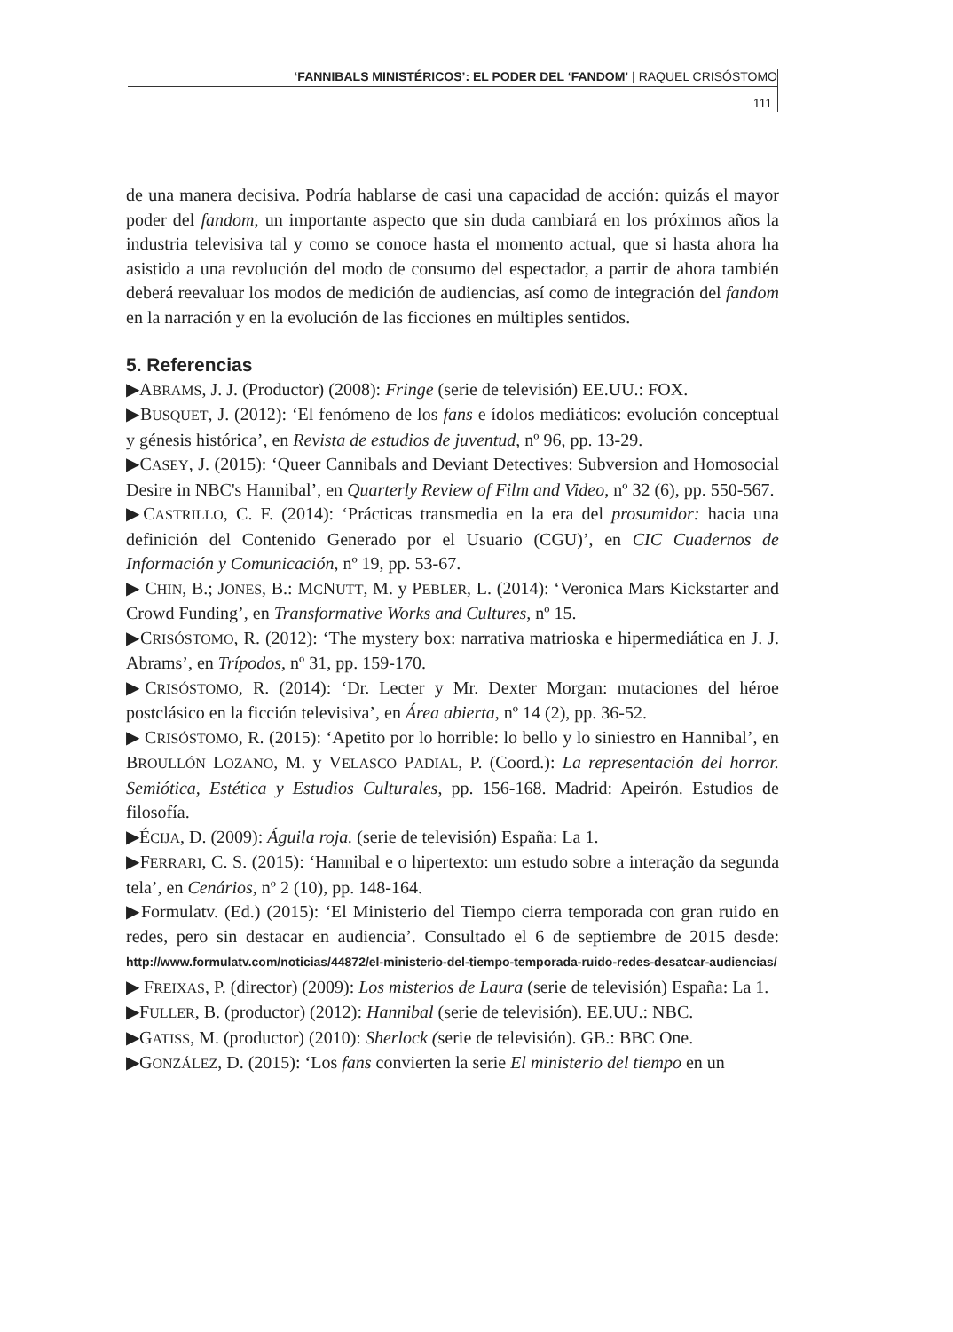‘FANNIBALS MINISTÉRICOS’: EL PODER DEL ‘FANDOM’ | RAQUEL CRISÓSTOMO
111
de una manera decisiva. Podría hablarse de casi una capacidad de acción: quizás el mayor poder del fandom, un importante aspecto que sin duda cambiará en los próximos años la industria televisiva tal y como se conoce hasta el momento actual, que si hasta ahora ha asistido a una revolución del modo de consumo del espectador, a partir de ahora también deberá reevaluar los modos de medición de audiencias, así como de integración del fandom en la narración y en la evolución de las ficciones en múltiples sentidos.
5. Referencias
▶ABRAMS, J. J. (Productor) (2008): Fringe (serie de televisión) EE.UU.: FOX.
▶BUSQUET, J. (2012): ‘El fenómeno de los fans e ídolos mediáticos: evolución conceptual y génesis histórica’, en Revista de estudios de juventud, nº 96, pp. 13-29.
▶CASEY, J. (2015): ‘Queer Cannibals and Deviant Detectives: Subversion and Homosocial Desire in NBC's Hannibal’, en Quarterly Review of Film and Video, nº 32 (6), pp. 550-567.
▶CASTRILLO, C. F. (2014): ‘Prácticas transmedia en la era del prosumidor: hacia una definición del Contenido Generado por el Usuario (CGU)’, en CIC Cuadernos de Información y Comunicación, nº 19, pp. 53-67.
▶ CHIN, B.; JONES, B.: MCNUTT, M. y PEBLER, L. (2014): ‘Veronica Mars Kickstarter and Crowd Funding’, en Transformative Works and Cultures, nº 15.
▶CRISÓSTOMO, R. (2012): ‘The mystery box: narrativa matrioska e hipermediática en J. J. Abrams’, en Trípodos, nº 31, pp. 159-170.
▶CRISÓSTOMO, R. (2014): ‘Dr. Lecter y Mr. Dexter Morgan: mutaciones del héroe postclásico en la ficción televisiva’, en Área abierta, nº 14 (2), pp. 36-52.
▶ CRISÓSTOMO, R. (2015): ‘Apetito por lo horrible: lo bello y lo siniestro en Hannibal’, en BROULLÓN LOZANO, M. y VELASCO PADIAL, P. (Coord.): La representación del horror. Semiótica, Estética y Estudios Culturales, pp. 156-168. Madrid: Apeirón. Estudios de filosofía.
▶ÉCIJA, D. (2009): Águila roja. (serie de televisión) España: La 1.
▶FERRARI, C. S. (2015): ‘Hannibal e o hipertexto: um estudo sobre a interação da segunda tela’, en Cenários, nº 2 (10), pp. 148-164.
▶Formulatv. (Ed.) (2015): ‘El Ministerio del Tiempo cierra temporada con gran ruido en redes, pero sin destacar en audiencia’. Consultado el 6 de septiembre de 2015 desde: http://www.formulatv.com/noticias/44872/el-ministerio-del-tiempo-temporada-ruido-redes-desatcar-audiencias/
▶ FREIXAS, P. (director) (2009): Los misterios de Laura (serie de televisión) España: La 1.
▶FULLER, B. (productor) (2012): Hannibal (serie de televisión). EE.UU.: NBC.
▶GATISS, M. (productor) (2010): Sherlock (serie de televisión). GB.: BBC One.
▶GONZÁLEZ, D. (2015): ‘Los fans convierten la serie El ministerio del tiempo en un